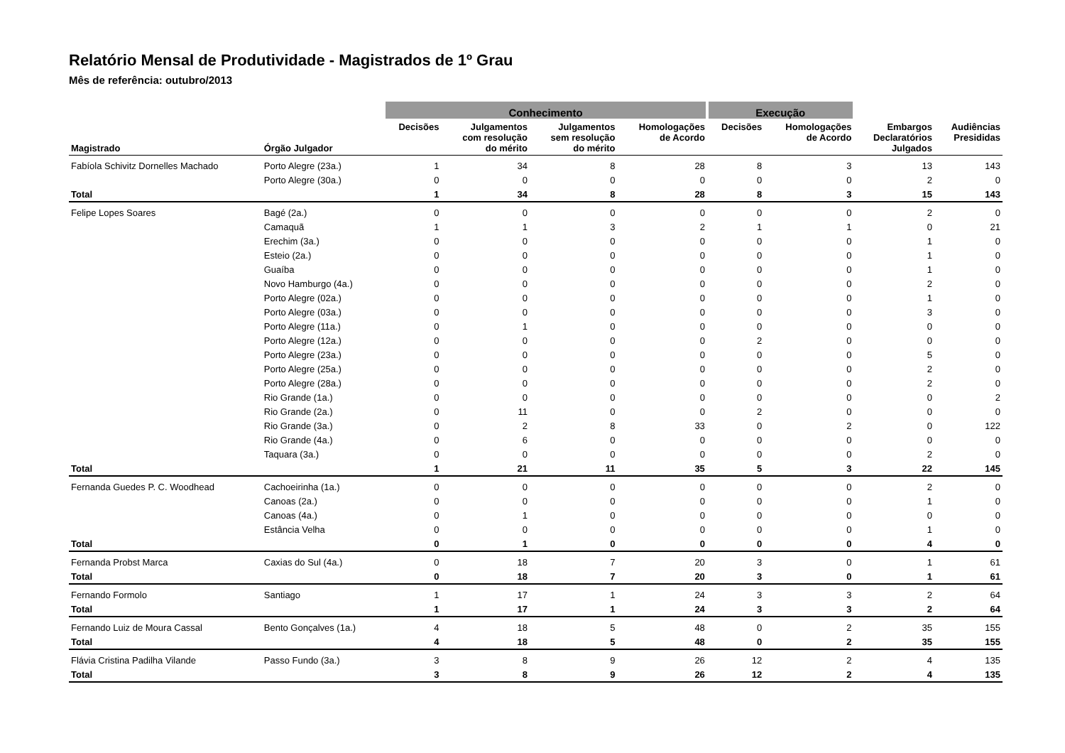Relatório Mensal de Produtividade - Magistrados de 1º Grau
Mês de referência: outubro/2013
| | | Conhecimento | | | | Execução | | | |
| --- | --- | --- | --- | --- | --- | --- | --- | --- | --- |
| Magistrado | Órgão Julgador | Decisões | Julgamentos com resolução do mérito | Julgamentos sem resolução do mérito | Homologações de Acordo | Decisões | Homologações de Acordo | Embargos Declaratórios Julgados | Audiências Presididas |
| Fabíola Schivitz Dornelles Machado | Porto Alegre (23a.) | 1 | 34 | 8 | 28 | 8 | 3 | 13 | 143 |
| | Porto Alegre (30a.) | 0 | 0 | 0 | 0 | 0 | 0 | 2 | 0 |
| Total | | 1 | 34 | 8 | 28 | 8 | 3 | 15 | 143 |
| Felipe Lopes Soares | Bagé (2a.) | 0 | 0 | 0 | 0 | 0 | 0 | 2 | 0 |
| | Camaquã | 1 | 1 | 3 | 2 | 1 | 1 | 0 | 21 |
| | Erechim (3a.) | 0 | 0 | 0 | 0 | 0 | 0 | 1 | 0 |
| | Esteio (2a.) | 0 | 0 | 0 | 0 | 0 | 0 | 1 | 0 |
| | Guaíba | 0 | 0 | 0 | 0 | 0 | 0 | 1 | 0 |
| | Novo Hamburgo (4a.) | 0 | 0 | 0 | 0 | 0 | 0 | 2 | 0 |
| | Porto Alegre (02a.) | 0 | 0 | 0 | 0 | 0 | 0 | 1 | 0 |
| | Porto Alegre (03a.) | 0 | 0 | 0 | 0 | 0 | 0 | 3 | 0 |
| | Porto Alegre (11a.) | 0 | 1 | 0 | 0 | 0 | 0 | 0 | 0 |
| | Porto Alegre (12a.) | 0 | 0 | 0 | 0 | 2 | 0 | 0 | 0 |
| | Porto Alegre (23a.) | 0 | 0 | 0 | 0 | 0 | 0 | 5 | 0 |
| | Porto Alegre (25a.) | 0 | 0 | 0 | 0 | 0 | 0 | 2 | 0 |
| | Porto Alegre (28a.) | 0 | 0 | 0 | 0 | 0 | 0 | 2 | 0 |
| | Rio Grande (1a.) | 0 | 0 | 0 | 0 | 0 | 0 | 0 | 2 |
| | Rio Grande (2a.) | 0 | 11 | 0 | 0 | 2 | 0 | 0 | 0 |
| | Rio Grande (3a.) | 0 | 2 | 8 | 33 | 0 | 2 | 0 | 122 |
| | Rio Grande (4a.) | 0 | 6 | 0 | 0 | 0 | 0 | 0 | 0 |
| | Taquara (3a.) | 0 | 0 | 0 | 0 | 0 | 0 | 2 | 0 |
| Total | | 1 | 21 | 11 | 35 | 5 | 3 | 22 | 145 |
| Fernanda Guedes P. C. Woodhead | Cachoeirinha (1a.) | 0 | 0 | 0 | 0 | 0 | 0 | 2 | 0 |
| | Canoas (2a.) | 0 | 0 | 0 | 0 | 0 | 0 | 1 | 0 |
| | Canoas (4a.) | 0 | 1 | 0 | 0 | 0 | 0 | 0 | 0 |
| | Estância Velha | 0 | 0 | 0 | 0 | 0 | 0 | 1 | 0 |
| Total | | 0 | 1 | 0 | 0 | 0 | 0 | 4 | 0 |
| Fernanda Probst Marca | Caxias do Sul (4a.) | 0 | 18 | 7 | 20 | 3 | 0 | 1 | 61 |
| Total | | 0 | 18 | 7 | 20 | 3 | 0 | 1 | 61 |
| Fernando Formolo | Santiago | 1 | 17 | 1 | 24 | 3 | 3 | 2 | 64 |
| Total | | 1 | 17 | 1 | 24 | 3 | 3 | 2 | 64 |
| Fernando Luiz de Moura Cassal | Bento Gonçalves (1a.) | 4 | 18 | 5 | 48 | 0 | 2 | 35 | 155 |
| Total | | 4 | 18 | 5 | 48 | 0 | 2 | 35 | 155 |
| Flávia Cristina Padilha Vilande | Passo Fundo (3a.) | 3 | 8 | 9 | 26 | 12 | 2 | 4 | 135 |
| Total | | 3 | 8 | 9 | 26 | 12 | 2 | 4 | 135 |